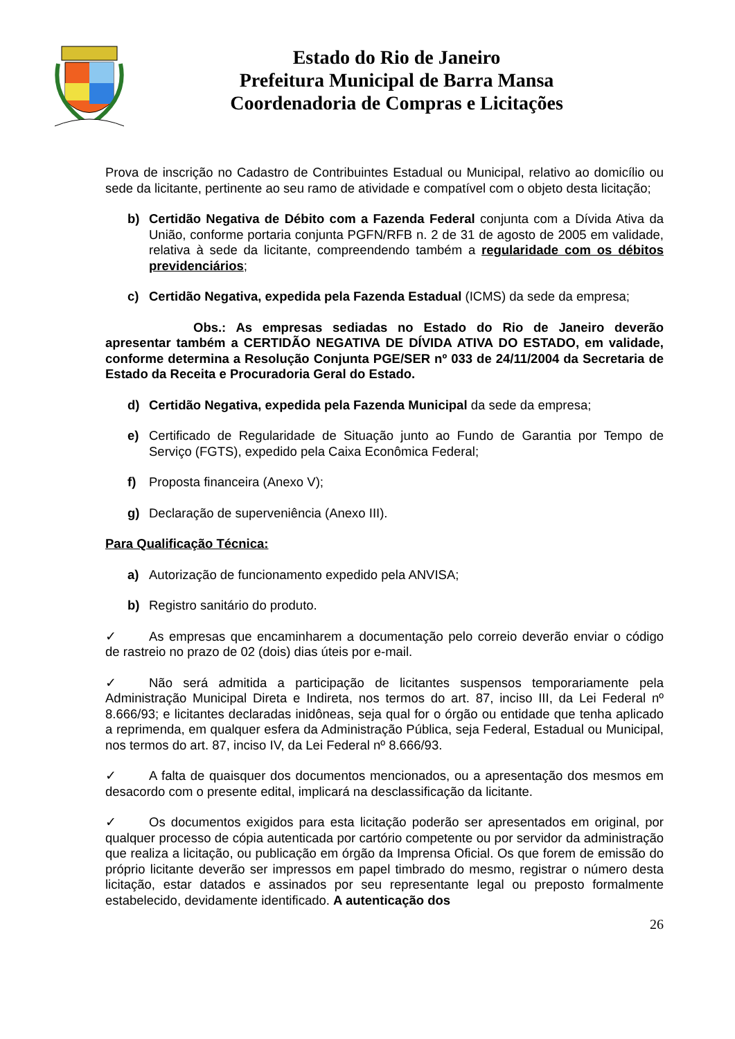Estado do Rio de Janeiro
Prefeitura Municipal de Barra Mansa
Coordenadoria de Compras e Licitações
Prova de inscrição no Cadastro de Contribuintes Estadual ou Municipal, relativo ao domicílio ou sede da licitante, pertinente ao seu ramo de atividade e compatível com o objeto desta licitação;
b) Certidão Negativa de Débito com a Fazenda Federal conjunta com a Dívida Ativa da União, conforme portaria conjunta PGFN/RFB n. 2 de 31 de agosto de 2005 em validade, relativa à sede da licitante, compreendendo também a regularidade com os débitos previdenciários;
c) Certidão Negativa, expedida pela Fazenda Estadual (ICMS) da sede da empresa;
Obs.: As empresas sediadas no Estado do Rio de Janeiro deverão apresentar também a CERTIDÃO NEGATIVA DE DÍVIDA ATIVA DO ESTADO, em validade, conforme determina a Resolução Conjunta PGE/SER nº 033 de 24/11/2004 da Secretaria de Estado da Receita e Procuradoria Geral do Estado.
d) Certidão Negativa, expedida pela Fazenda Municipal da sede da empresa;
e) Certificado de Regularidade de Situação junto ao Fundo de Garantia por Tempo de Serviço (FGTS), expedido pela Caixa Econômica Federal;
f) Proposta financeira (Anexo V);
g) Declaração de superveniência (Anexo III).
Para Qualificação Técnica:
a) Autorização de funcionamento expedido pela ANVISA;
b) Registro sanitário do produto.
✓ As empresas que encaminharem a documentação pelo correio deverão enviar o código de rastreio no prazo de 02 (dois) dias úteis por e-mail.
✓ Não será admitida a participação de licitantes suspensos temporariamente pela Administração Municipal Direta e Indireta, nos termos do art. 87, inciso III, da Lei Federal nº 8.666/93; e licitantes declaradas inidôneas, seja qual for o órgão ou entidade que tenha aplicado a reprimenda, em qualquer esfera da Administração Pública, seja Federal, Estadual ou Municipal, nos termos do art. 87, inciso IV, da Lei Federal nº 8.666/93.
✓ A falta de quaisquer dos documentos mencionados, ou a apresentação dos mesmos em desacordo com o presente edital, implicará na desclassificação da licitante.
✓ Os documentos exigidos para esta licitação poderão ser apresentados em original, por qualquer processo de cópia autenticada por cartório competente ou por servidor da administração que realiza a licitação, ou publicação em órgão da Imprensa Oficial. Os que forem de emissão do próprio licitante deverão ser impressos em papel timbrado do mesmo, registrar o número desta licitação, estar datados e assinados por seu representante legal ou preposto formalmente estabelecido, devidamente identificado. A autenticação dos
26